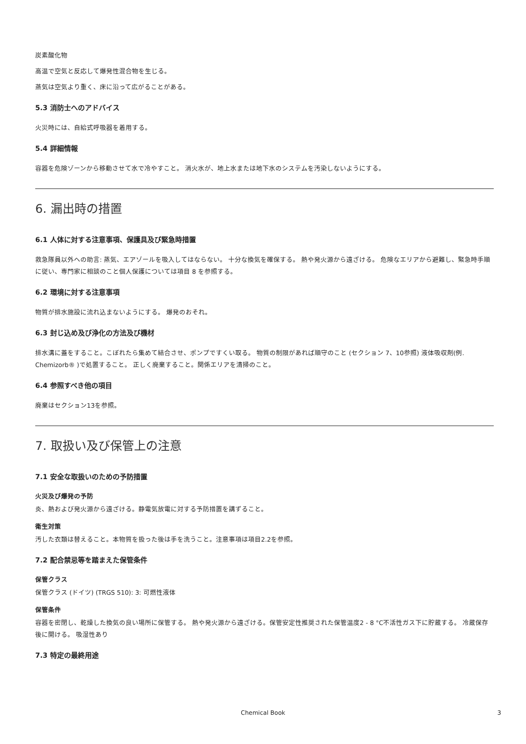炭素酸化物
高温で空気と反応して爆発性混合物を生じる。
蒸気は空気より重く、床に沿って広がることがある。
5.3 消防士へのアドバイス
火災時には、自給式呼吸器を着用する。
5.4 詳細情報
容器を危険ゾーンから移動させて水で冷やすこと。 消火水が、地上水または地下水のシステムを汚染しないようにする。
6. 漏出時の措置
6.1 人体に対する注意事項、保護具及び緊急時措置
救急隊員以外への助言: 蒸気、エアゾールを吸入してはならない。 十分な換気を確保する。 熱や発火源から遠ざける。 危険なエリアから避難し、緊急時手順に従い、専門家に相談のこと個人保護については項目 8 を参照する。
6.2 環境に対する注意事項
物質が排水施設に流れ込まないようにする。 爆発のおそれ。
6.3 封じ込め及び浄化の方法及び機材
排水溝に蓋をすること。こぼれたら集めて結合させ、ポンプですくい取る。 物質の制限があれば順守のこと (セクション 7、10参照) 液体吸収剤(例. Chemizorb® )で処置すること。 正しく廃棄すること。関係エリアを清掃のこと。
6.4 参照すべき他の項目
廃棄はセクション13を参照。
7. 取扱い及び保管上の注意
7.1 安全な取扱いのための予防措置
火災及び爆発の予防
炎、熱および発火源から遠ざける。静電気放電に対する予防措置を講ずること。
衛生対策
汚した衣類は替えること。本物質を扱った後は手を洗うこと。注意事項は項目2.2を参照。
7.2 配合禁忌等を踏まえた保管条件
保管クラス
保管クラス (ドイツ) (TRGS 510): 3: 可燃性液体
保管条件
容器を密閉し、乾燥した換気の良い場所に保管する。 熱や発火源から遠ざける。保管安定性推奨された保管温度2 - 8 °C不活性ガス下に貯蔵する。 冷蔵保存後に開ける。 吸湿性あり
7.3 特定の最終用途
Chemical Book
3